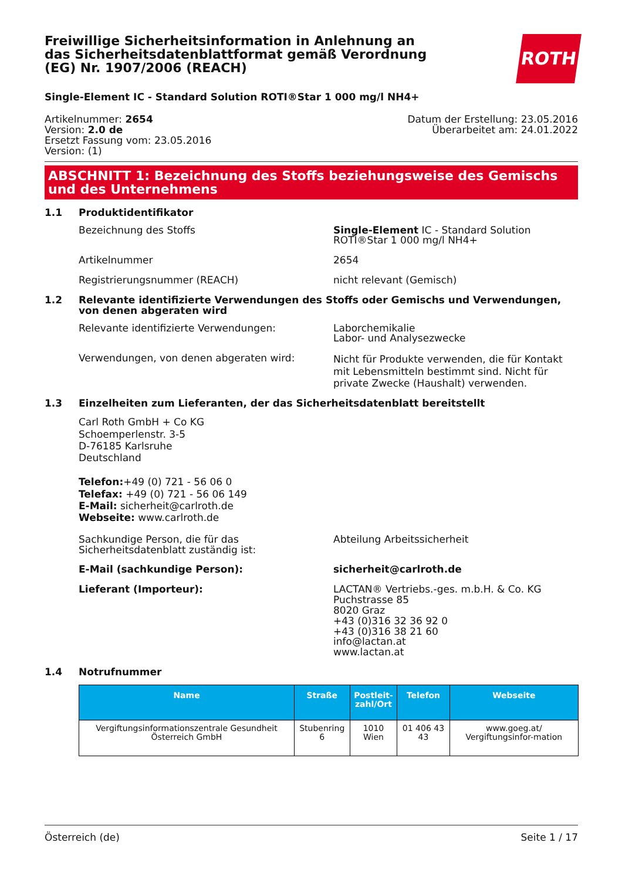Freiwillige Sicherheitsinformation in Anlehnung an das Sicherheitsdatenblattformat gemäß Verordnung (EG) Nr. 1907/2006 (REACH)
ROTH
Single-Element IC - Standard Solution ROTI®Star 1 000 mg/l NH4+
Artikelnummer: 2654
Version: 2.0 de
Ersetzt Fassung vom: 23.05.2016
Version: (1)
Datum der Erstellung: 23.05.2016
Überarbeitet am: 24.01.2022
ABSCHNITT 1: Bezeichnung des Stoffs beziehungsweise des Gemischs und des Unternehmens
1.1 Produktidentifikator
Bezeichnung des Stoffs Single-Element IC - Standard Solution ROTI®Star 1 000 mg/l NH4+
Artikelnummer 2654
Registrierungsnummer (REACH) nicht relevant (Gemisch)
1.2 Relevante identifizierte Verwendungen des Stoffs oder Gemischs und Verwendungen, von denen abgeraten wird
Relevante identifizierte Verwendungen: Laborchemikalie
Labor- und Analysezwecke
Verwendungen, von denen abgeraten wird:
Nicht für Produkte verwenden, die für Kontakt mit Lebensmitteln bestimmt sind. Nicht für private Zwecke (Haushalt) verwenden.
1.3 Einzelheiten zum Lieferanten, der das Sicherheitsdatenblatt bereitstellt
Carl Roth GmbH + Co KG
Schoemperlenstr. 3-5
D-76185 Karlsruhe
Deutschland
Telefon:+49 (0) 721 - 56 06 0
Telefax: +49 (0) 721 - 56 06 149
E-Mail: sicherheit@carlroth.de
Webseite: www.carlroth.de
Sachkundige Person, die für das Sicherheitsdatenblatt zuständig ist:
Abteilung Arbeitssicherheit
E-Mail (sachkundige Person): sicherheit@carlroth.de
Lieferant (Importeur): LACTAN® Vertriebs.-ges. m.b.H. & Co. KG
Puchstrasse 85
8020 Graz
+43 (0)316 32 36 92 0
+43 (0)316 38 21 60
info@lactan.at
www.lactan.at
1.4 Notrufnummer
| Name | Straße | Postleit- zahl/Ort | Telefon | Webseite |
| --- | --- | --- | --- | --- |
| Vergiftungsinformationszentrale Gesundheit Österreich GmbH | Stubenring 6 | 1010 Wien | 01 406 43 43 | www.goeg.at/ Vergiftungsinfor-mation |
Österreich (de) Seite 1 / 17